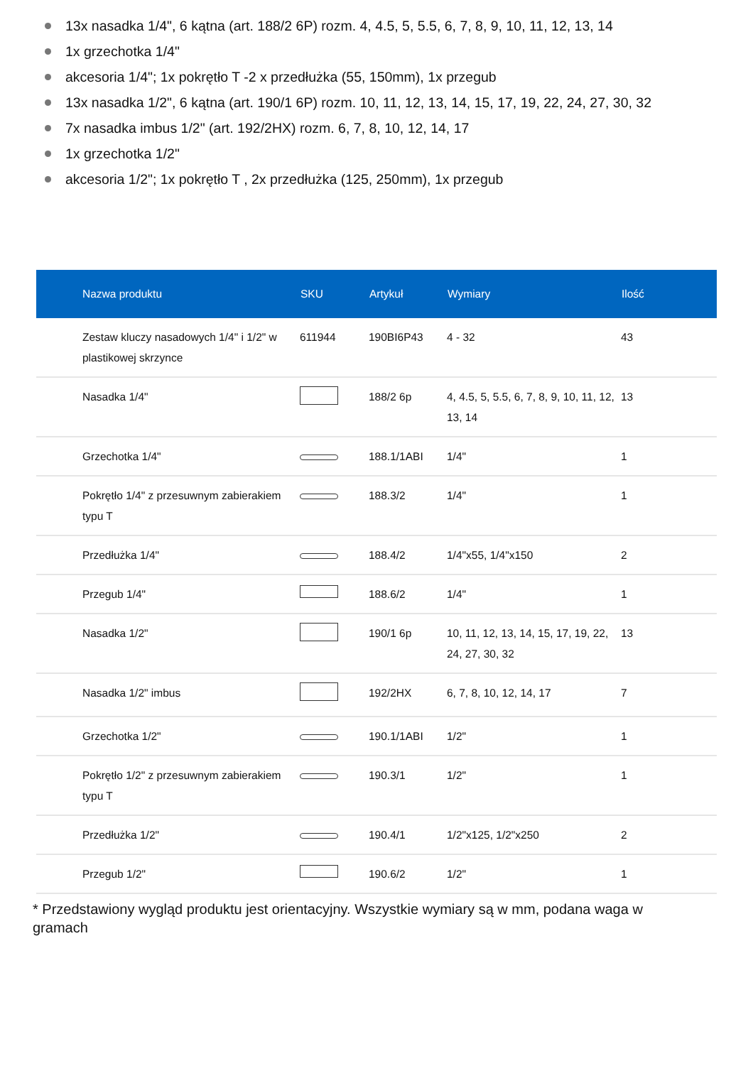13x nasadka 1/4", 6 kątna (art. 188/2 6P) rozm. 4, 4.5, 5, 5.5, 6, 7, 8, 9, 10, 11, 12, 13, 14
1x grzechotka 1/4"
akcesoria 1/4"; 1x pokrętło T -2 x przedłużka (55, 150mm), 1x przegub
13x nasadka 1/2", 6 kątna (art. 190/1 6P) rozm. 10, 11, 12, 13, 14, 15, 17, 19, 22, 24, 27, 30, 32
7x nasadka imbus 1/2" (art. 192/2HX) rozm. 6, 7, 8, 10, 12, 14, 17
1x grzechotka 1/2"
akcesoria 1/2"; 1x pokrętło T , 2x przedłużka (125, 250mm), 1x przegub
| Nazwa produktu | SKU | Artykuł | Wymiary | Ilość |
| --- | --- | --- | --- | --- |
| Zestaw kluczy nasadowych 1/4" i 1/2" w plastikowej skrzynce | 611944 | 190BI6P43 | 4 - 32 | 43 |
| Nasadka 1/4" | | 188/2 6p | 4, 4.5, 5, 5.5, 6, 7, 8, 9, 10, 11, 12, 13, 14 | 13 |
| Grzechotka 1/4" | | 188.1/1ABI | 1/4" | 1 |
| Pokrętło 1/4" z przesuwnym zabierakiem typu T | | 188.3/2 | 1/4" | 1 |
| Przedłużka 1/4" | | 188.4/2 | 1/4"x55, 1/4"x150 | 2 |
| Przegub 1/4" | | 188.6/2 | 1/4" | 1 |
| Nasadka 1/2" | | 190/1 6p | 10, 11, 12, 13, 14, 15, 17, 19, 22, 24, 27, 30, 32 | 13 |
| Nasadka 1/2" imbus | | 192/2HX | 6, 7, 8, 10, 12, 14, 17 | 7 |
| Grzechotka 1/2" | | 190.1/1ABI | 1/2" | 1 |
| Pokrętło 1/2" z przesuwnym zabierakiem typu T | | 190.3/1 | 1/2" | 1 |
| Przedłużka 1/2" | | 190.4/1 | 1/2"x125, 1/2"x250 | 2 |
| Przegub 1/2" | | 190.6/2 | 1/2" | 1 |
* Przedstawiony wygląd produktu jest orientacyjny. Wszystkie wymiary są w mm, podana waga w gramach